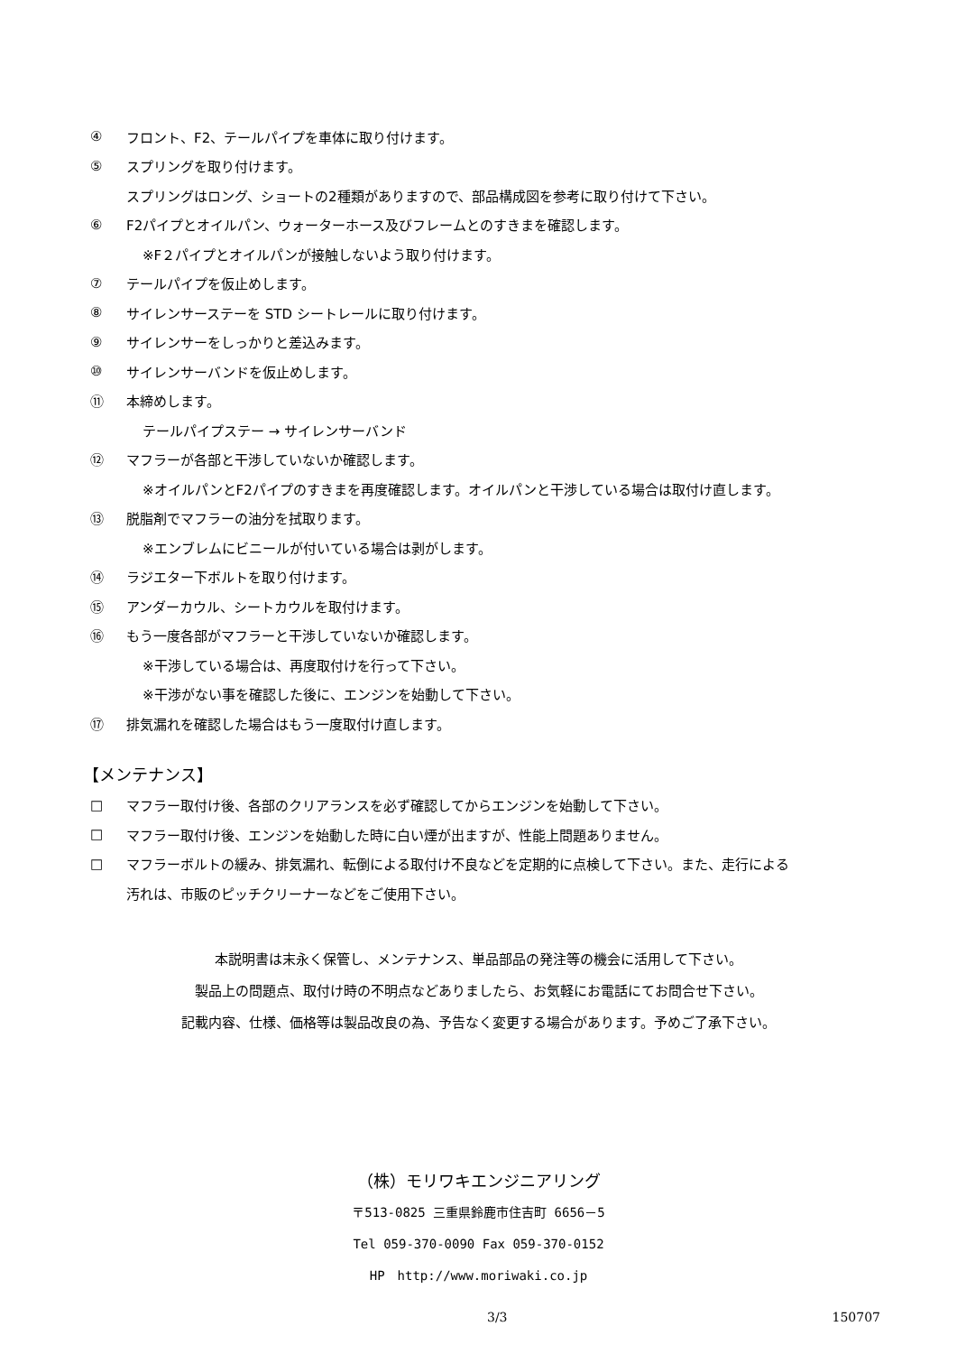④ フロント、F2、テールパイプを車体に取り付けます。
⑤ スプリングを取り付けます。
スプリングはロング、ショートの2種類がありますので、部品構成図を参考に取り付けて下さい。
⑥ F2パイプとオイルパン、ウォーターホース及びフレームとのすきまを確認します。
※F２パイプとオイルパンが接触しないよう取り付けます。
⑦ テールパイプを仮止めします。
⑧ サイレンサーステーを STD シートレールに取り付けます。
⑨ サイレンサーをしっかりと差込みます。
⑩ サイレンサーバンドを仮止めします。
⑪ 本締めします。
テールパイプステー → サイレンサーバンド
⑫ マフラーが各部と干渉していないか確認します。
※オイルパンとF2パイプのすきまを再度確認します。オイルパンと干渉している場合は取付け直します。
⑬ 脱脂剤でマフラーの油分を拭取ります。
※エンブレムにビニールが付いている場合は剥がします。
⑭ ラジエター下ボルトを取り付けます。
⑮ アンダーカウル、シートカウルを取付けます。
⑯ もう一度各部がマフラーと干渉していないか確認します。
※干渉している場合は、再度取付けを行って下さい。
※干渉がない事を確認した後に、エンジンを始動して下さい。
⑰ 排気漏れを確認した場合はもう一度取付け直します。
【メンテナンス】
□ マフラー取付け後、各部のクリアランスを必ず確認してからエンジンを始動して下さい。
□ マフラー取付け後、エンジンを始動した時に白い煙が出ますが、性能上問題ありません。
□ マフラーボルトの緩み、排気漏れ、転倒による取付け不良などを定期的に点検して下さい。また、走行による
汚れは、市販のピッチクリーナーなどをご使用下さい。
本説明書は末永く保管し、メンテナンス、単品部品の発注等の機会に活用して下さい。
製品上の問題点、取付け時の不明点などありましたら、お気軽にお電話にてお問合せ下さい。
記載内容、仕様、価格等は製品改良の為、予告なく変更する場合があります。予めご了承下さい。
（株）モリワキエンジニアリング
〒513-0825 三重県鈴鹿市住吉町 6656－5
Tel 059-370-0090 Fax 059-370-0152
HP　http://www.moriwaki.co.jp
3/3 150707